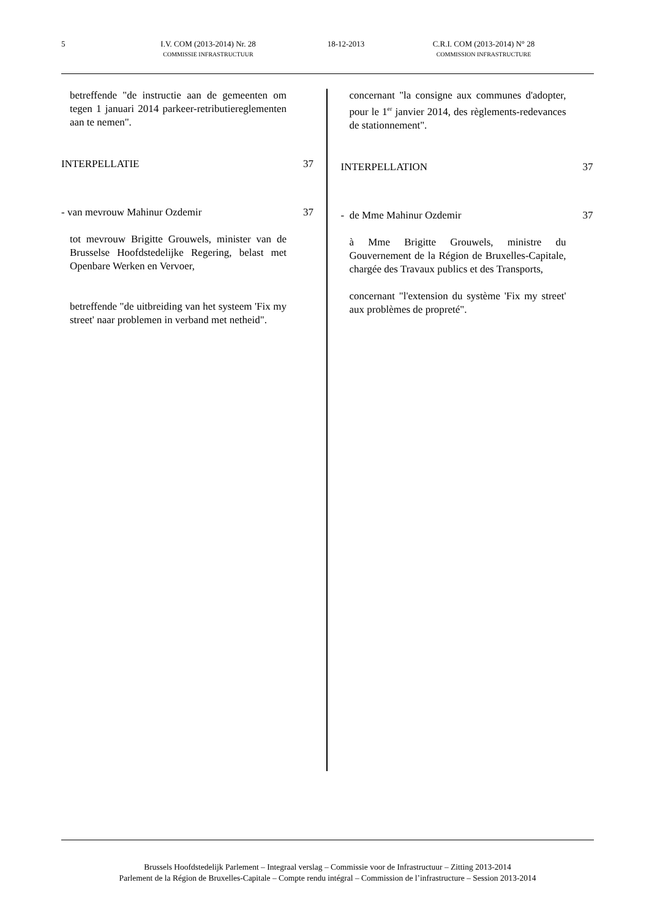5 I.V. COM (2013-2014) Nr. 28
COMMISSIE INFRASTRUCTUUR 18-12-2013 C.R.I. COM (2013-2014) N° 28
COMMISSION INFRASTRUCTURE
betreffende "de instructie aan de gemeenten om tegen 1 januari 2014 parkeer-retributiereglementen aan te nemen".
INTERPELLATIE 37
- van mevrouw Mahinur Ozdemir 37
tot mevrouw Brigitte Grouwels, minister van de Brusselse Hoofdstedelijke Regering, belast met Openbare Werken en Vervoer,
betreffende "de uitbreiding van het systeem 'Fix my street' naar problemen in verband met netheid".
concernant "la consigne aux communes d'adopter, pour le 1<sup>er</sup> janvier 2014, des règlements-redevances de stationnement".
INTERPELLATION 37
- de Mme Mahinur Ozdemir 37
à Mme Brigitte Grouwels, ministre du Gouvernement de la Région de Bruxelles-Capitale, chargée des Travaux publics et des Transports,
concernant "l'extension du système 'Fix my street' aux problèmes de propreté".
Brussels Hoofdstedelijk Parlement – Integraal verslag – Commissie voor de Infrastructuur – Zitting 2013-2014
Parlement de la Région de Bruxelles-Capitale – Compte rendu intégral – Commission de l’infrastructure – Session 2013-2014